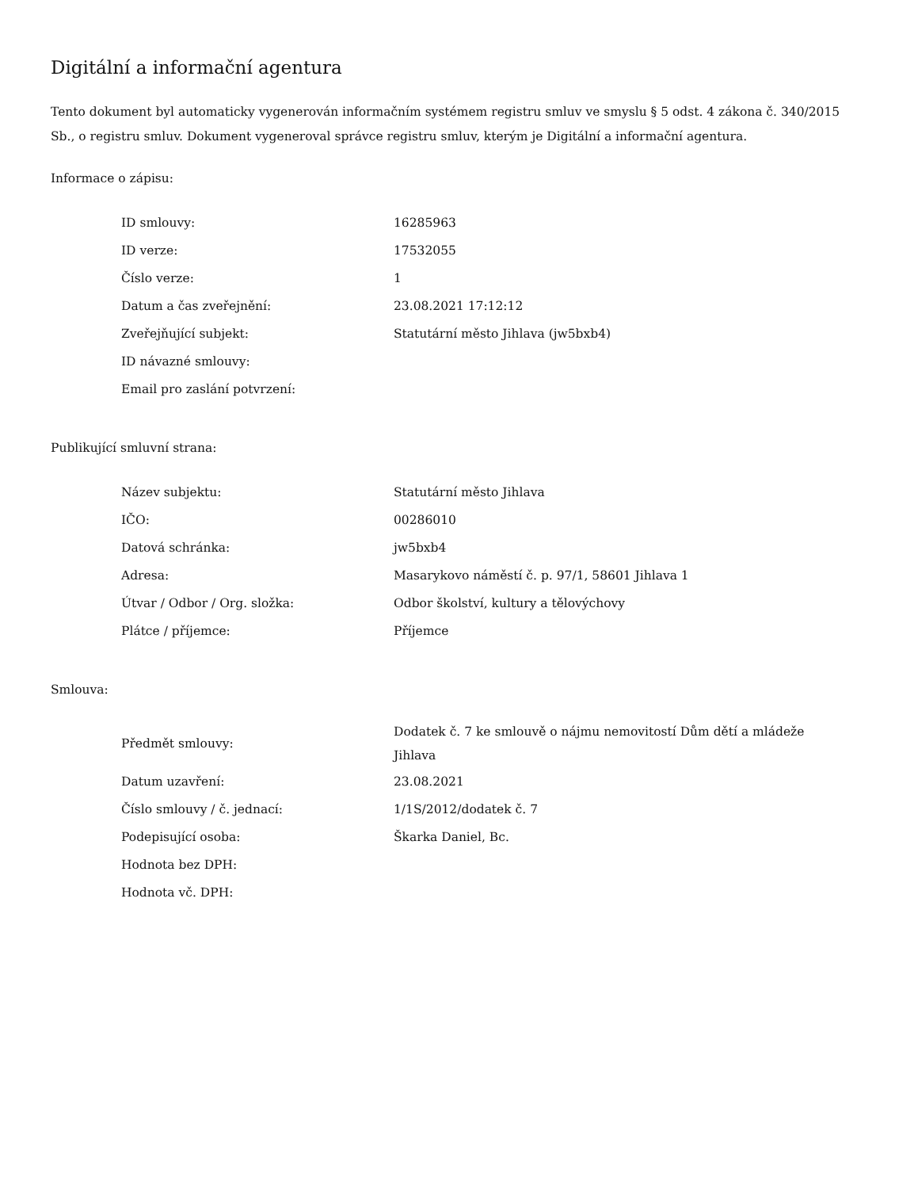Digitální a informační agentura
Tento dokument byl automaticky vygenerován informačním systémem registru smluv ve smyslu § 5 odst. 4 zákona č. 340/2015 Sb., o registru smluv. Dokument vygeneroval správce registru smluv, kterým je Digitální a informační agentura.
Informace o zápisu:
| ID smlouvy: | 16285963 |
| ID verze: | 17532055 |
| Číslo verze: | 1 |
| Datum a čas zveřejnění: | 23.08.2021 17:12:12 |
| Zveřejňující subjekt: | Statutární město Jihlava (jw5bxb4) |
| ID návazné smlouvy: | |
| Email pro zaslání potvrzení: | |
Publikující smluvní strana:
| Název subjektu: | Statutární město Jihlava |
| IČO: | 00286010 |
| Datová schránka: | jw5bxb4 |
| Adresa: | Masarykovo náměstí č. p. 97/1, 58601 Jihlava 1 |
| Útvar / Odbor / Org. složka: | Odbor školství, kultury a tělovýchovy |
| Plátce / příjemce: | Příjemce |
Smlouva:
| Předmět smlouvy: | Dodatek č. 7 ke smlouvě o nájmu nemovitostí Dům dětí a mládeže Jihlava |
| Datum uzavření: | 23.08.2021 |
| Číslo smlouvy / č. jednací: | 1/1S/2012/dodatek č. 7 |
| Podepisující osoba: | Škarka Daniel, Bc. |
| Hodnota bez DPH: | |
| Hodnota vč. DPH: | |